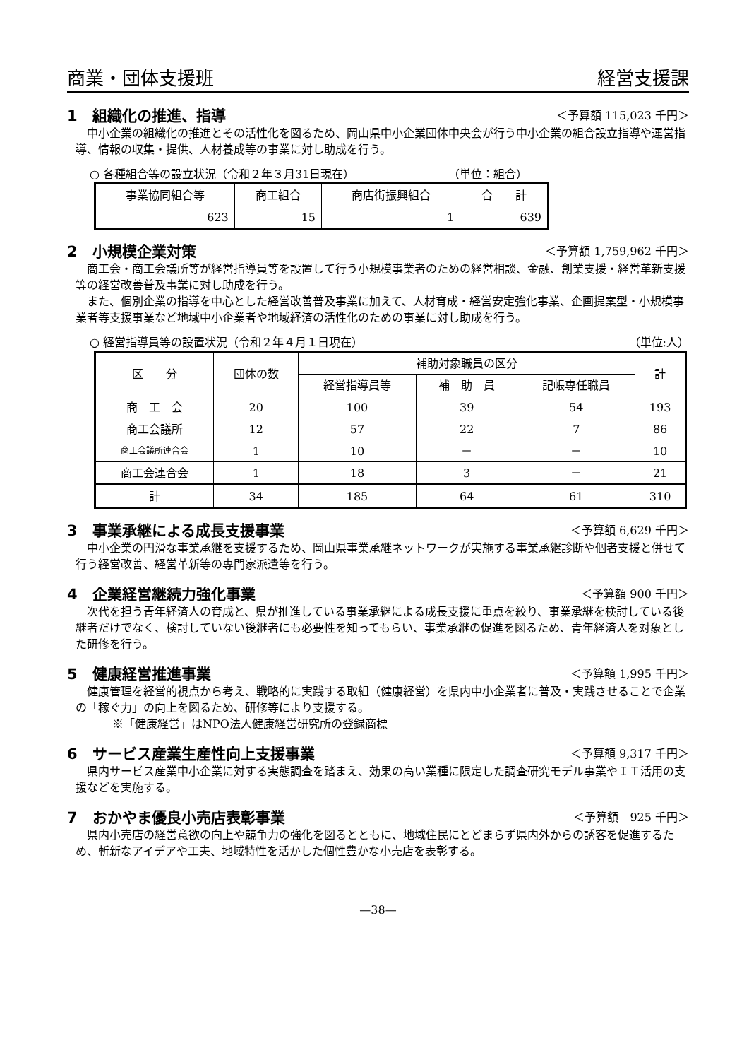商業・団体支援班 経営支援課
1　組織化の推進、指導 ＜予算額 115,023 千円＞
中小企業の組織化の推進とその活性化を図るため、岡山県中小企業団体中央会が行う中小企業の組合設立指導や運営指導、情報の収集・提供、人材養成等の事業に対し助成を行う。
○ 各種組合等の設立状況（令和２年３月31日現在） （単位：組合）
| 事業協同組合等 | 商工組合 | 商店街振興組合 | 合 計 |
| --- | --- | --- | --- |
| 623 | 15 | 1 | 639 |
2　小規模企業対策 ＜予算額 1,759,962 千円＞
商工会・商工会議所等が経営指導員等を設置して行う小規模事業者のための経営相談、金融、創業支援・経営革新支援等の経営改善普及事業に対し助成を行う。
また、個別企業の指導を中心とした経営改善普及事業に加えて、人材育成・経営安定強化事業、企画提案型・小規模事業者等支援事業など地域中小企業者や地域経済の活性化のための事業に対し助成を行う。
○ 経営指導員等の設置状況（令和２年４月１日現在） （単位:人）
| 区 分 | 団体の数 | 補助対象職員の区分 | | | 計 |
| --- | --- | --- | --- | --- | --- |
| | | 経営指導員等 | 補 助 員 | 記帳専任職員 | |
| 商 工 会 | 20 | 100 | 39 | 54 | 193 |
| 商工会議所 | 12 | 57 | 22 | 7 | 86 |
| 商工会議所連合会 | 1 | 10 | － | － | 10 |
| 商工会連合会 | 1 | 18 | 3 | － | 21 |
| 計 | 34 | 185 | 64 | 61 | 310 |
3　事業承継による成長支援事業 ＜予算額 6,629 千円＞
中小企業の円滑な事業承継を支援するため、岡山県事業承継ネットワークが実施する事業承継診断や個者支援と併せて行う経営改善、経営革新等の専門家派遣等を行う。
4　企業経営継続力強化事業 ＜予算額 900 千円＞
次代を担う青年経済人の育成と、県が推進している事業承継による成長支援に重点を絞り、事業承継を検討している後継者だけでなく、検討していない後継者にも必要性を知ってもらい、事業承継の促進を図るため、青年経済人を対象とした研修を行う。
5　健康経営推進事業 ＜予算額 1,995 千円＞
健康管理を経営的視点から考え、戦略的に実践する取組（健康経営）を県内中小企業者に普及・実践させることで企業の「稼ぐ力」の向上を図るため、研修等により支援する。
※「健康経営」はNPO法人健康経営研究所の登録商標
6　サービス産業生産性向上支援事業 ＜予算額 9,317 千円＞
県内サービス産業中小企業に対する実態調査を踏まえ、効果の高い業種に限定した調査研究モデル事業やＩＴ活用の支援などを実施する。
7　おかやま優良小売店表彰事業 ＜予算額　925 千円＞
県内小売店の経営意欲の向上や競争力の強化を図るとともに、地域住民にとどまらず県内外からの誘客を促進するため、斬新なアイデアや工夫、地域特性を活かした個性豊かな小売店を表彰する。
—38—